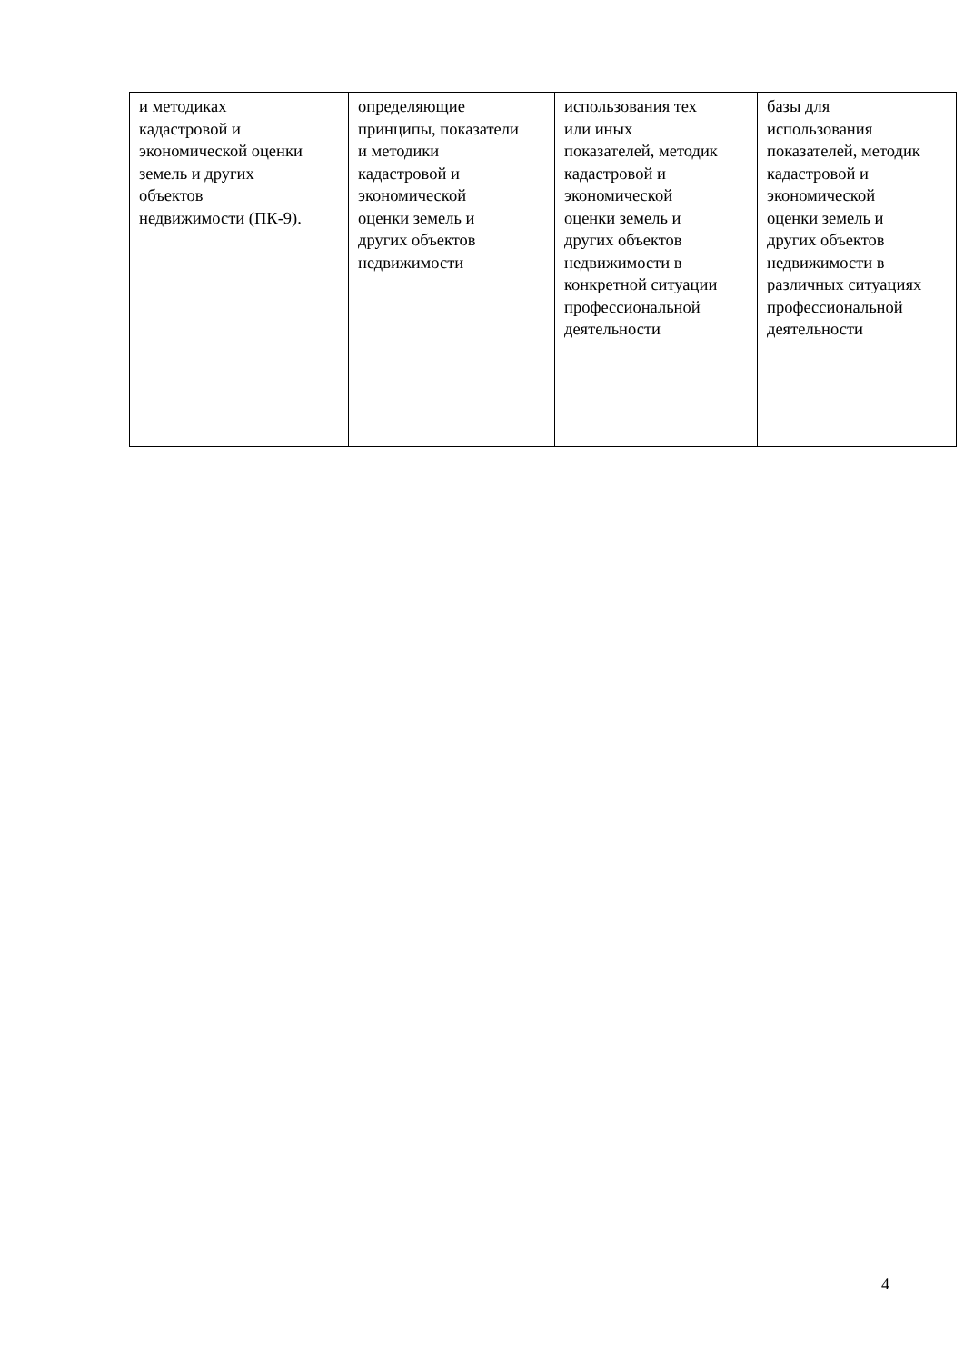| и методиках кадастровой и экономической оценки земель и других объектов недвижимости (ПК-9). | определяющие принципы, показатели и методики кадастровой и экономической оценки земель и других объектов недвижимости | использования тех или иных показателей, методик кадастровой и экономической оценки земель и других объектов недвижимости в конкретной ситуации профессиональной деятельности | базы для использования показателей, методик кадастровой и экономической оценки земель и других объектов недвижимости в различных ситуациях профессиональной деятельности |
4